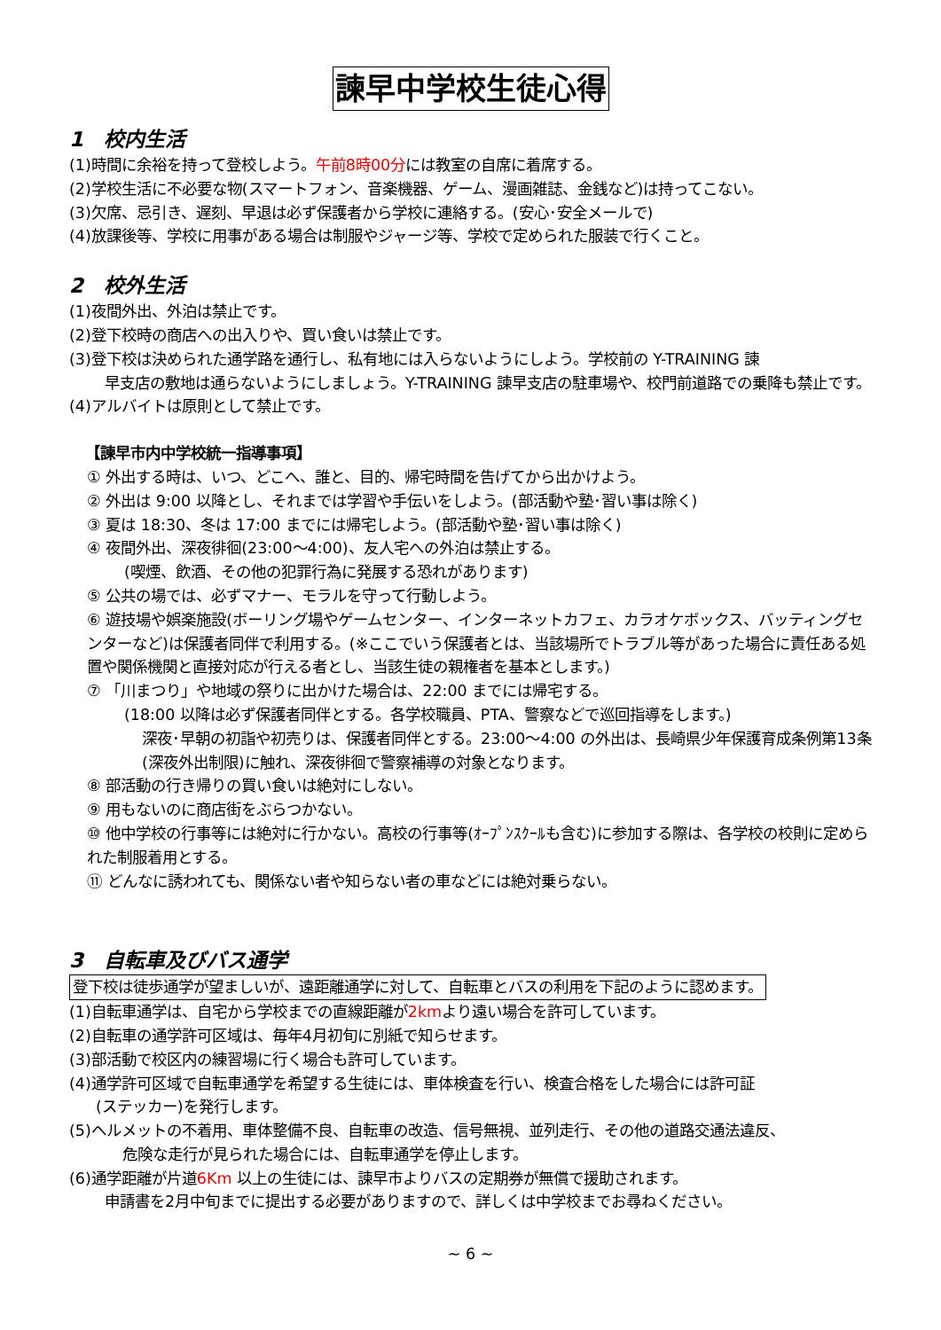諫早中学校生徒心得
1　校内生活
(1)時間に余裕を持って登校しよう。午前8時00分には教室の自席に着席する。
(2)学校生活に不必要な物(スマートフォン、音楽機器、ゲーム、漫画雑誌、金銭など)は持ってこない。
(3)欠席、忌引き、遅刻、早退は必ず保護者から学校に連絡する。(安心･安全メールで)
(4)放課後等、学校に用事がある場合は制服やジャージ等、学校で定められた服装で行くこと。
2　校外生活
(1)夜間外出、外泊は禁止です。
(2)登下校時の商店への出入りや、買い食いは禁止です。
(3)登下校は決められた通学路を通行し、私有地には入らないようにしよう。学校前の Y-TRAINING 諫
早支店の敷地は通らないようにしましょう。Y-TRAINING 諫早支店の駐車場や、校門前道路での乗降も禁止です。
(4)アルバイトは原則として禁止です。
【諫早市内中学校統一指導事項】
① 外出する時は、いつ、どこへ、誰と、目的、帰宅時間を告げてから出かけよう。
② 外出は 9:00 以降とし、それまでは学習や手伝いをしよう。(部活動や塾･習い事は除く)
③ 夏は 18:30、冬は 17:00 までには帰宅しよう。(部活動や塾･習い事は除く)
④ 夜間外出、深夜徘徊(23:00～4:00)、友人宅への外泊は禁止する。
(喫煙、飲酒、その他の犯罪行為に発展する恐れがあります)
⑤ 公共の場では、必ずマナー、モラルを守って行動しよう。
⑥ 遊技場や娯楽施設(ボーリング場やゲームセンター、インターネットカフェ、カラオケボックス、バッティングセンターなど)は保護者同伴で利用する。(※ここでいう保護者とは、当該場所でトラブル等があった場合に責任ある処置や関係機関と直接対応が行える者とし、当該生徒の親権者を基本とします。)
⑦ 「川まつり」や地域の祭りに出かけた場合は、22:00 までには帰宅する。
(18:00 以降は必ず保護者同伴とする。各学校職員、PTA、警察などで巡回指導をします。)
深夜･早朝の初詣や初売りは、保護者同伴とする。23:00～4:00 の外出は、長崎県少年保護育成条例第13条(深夜外出制限)に触れ、深夜徘徊で警察補導の対象となります。
⑧ 部活動の行き帰りの買い食いは絶対にしない。
⑨ 用もないのに商店街をぶらつかない。
⑩ 他中学校の行事等には絶対に行かない。高校の行事等(ｵｰﾌﾟﾝｽｸｰﾙも含む)に参加する際は、各学校の校則に定められた制服着用とする。
⑪ どんなに誘われても、関係ない者や知らない者の車などには絶対乗らない。
3　自転車及びバス通学
登下校は徒歩通学が望ましいが、遠距離通学に対して、自転車とバスの利用を下記のように認めます。
(1)自転車通学は、自宅から学校までの直線距離が2kmより遠い場合を許可しています。
(2)自転車の通学許可区域は、毎年4月初旬に別紙で知らせます。
(3)部活動で校区内の練習場に行く場合も許可しています。
(4)通学許可区域で自転車通学を希望する生徒には、車体検査を行い、検査合格をした場合には許可証
(ステッカー)を発行します。
(5)ヘルメットの不着用、車体整備不良、自転車の改造、信号無視、並列走行、その他の道路交通法違反、
危険な走行が見られた場合には、自転車通学を停止します。
(6)通学距離が片道6Km 以上の生徒には、諫早市よりバスの定期券が無償で援助されます。
申請書を2月中旬までに提出する必要がありますので、詳しくは中学校までお尋ねください。
~ 6 ~